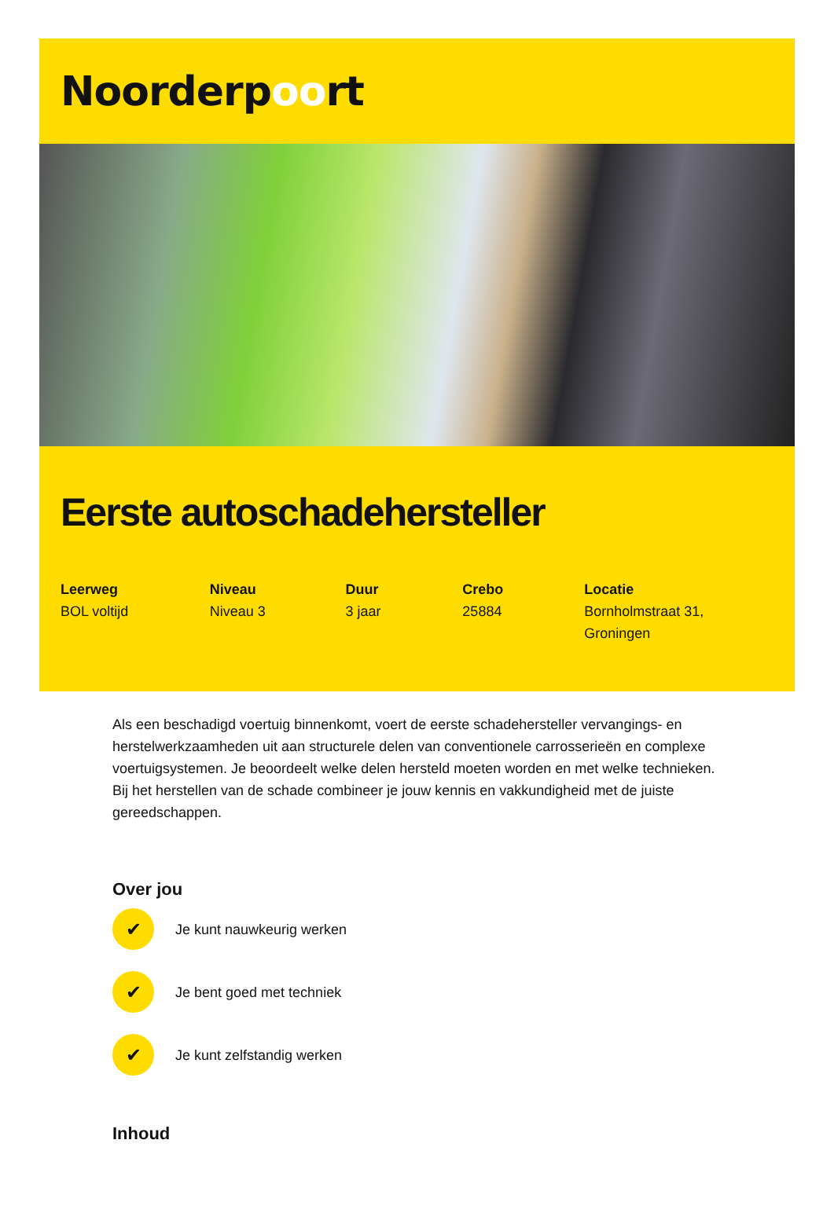Noorderpoort
Eerste autoschadehersteller
Leerweg
BOL voltijd
Niveau
Niveau 3
Duur
3 jaar
Crebo
25884
Locatie
Bornholmstraat 31, Groningen
Als een beschadigd voertuig binnenkomt, voert de eerste schadehersteller vervangings- en herstelwerkzaamheden uit aan structurele delen van conventionele carrosserieën en complexe voertuigsystemen. Je beoordeelt welke delen hersteld moeten worden en met welke technieken. Bij het herstellen van de schade combineer je jouw kennis en vakkundigheid met de juiste gereedschappen.
Over jou
✔
Je kunt nauwkeurig werken
✔
Je bent goed met techniek
✔
Je kunt zelfstandig werken
Inhoud